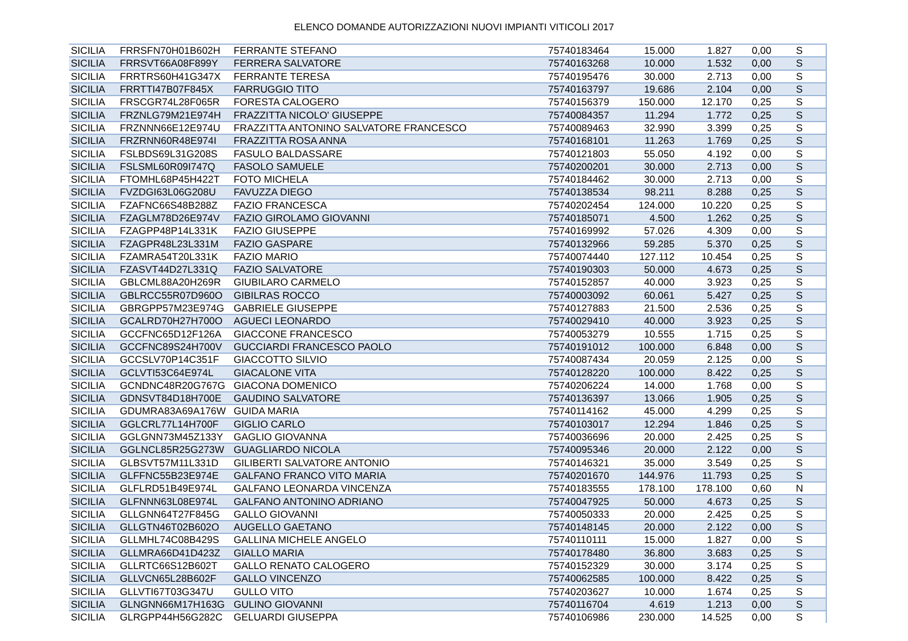ELENCO DOMANDE AUTORIZZAZIONI NUOVI IMPIANTI VITICOLI 2017
| SICILIA | FRRSFN70H01B602H | FERRANTE STEFANO | 75740183464 | 15.000 | 1.827 | 0,00 | S |
| SICILIA | FRRSVT66A08F899Y | FERRERA SALVATORE | 75740163268 | 10.000 | 1.532 | 0,00 | S |
| SICILIA | FRRTRS60H41G347X | FERRANTE TERESA | 75740195476 | 30.000 | 2.713 | 0,00 | S |
| SICILIA | FRRTTI47B07F845X | FARRUGGIO TITO | 75740163797 | 19.686 | 2.104 | 0,00 | S |
| SICILIA | FRSCGR74L28F065R | FORESTA CALOGERO | 75740156379 | 150.000 | 12.170 | 0,25 | S |
| SICILIA | FRZNLG79M21E974H | FRAZZITTA NICOLO' GIUSEPPE | 75740084357 | 11.294 | 1.772 | 0,25 | S |
| SICILIA | FRZNNN66E12E974U | FRAZZITTA ANTONINO SALVATORE FRANCESCO | 75740089463 | 32.990 | 3.399 | 0,25 | S |
| SICILIA | FRZRNN60R48E974I | FRAZZITTA ROSA ANNA | 75740168101 | 11.263 | 1.769 | 0,25 | S |
| SICILIA | FSLBDS69L31G208S | FASULO BALDASSARE | 75740121803 | 55.050 | 4.192 | 0,00 | S |
| SICILIA | FSLSML60R09I747Q | FASOLO SAMUELE | 75740200201 | 30.000 | 2.713 | 0,00 | S |
| SICILIA | FTOMHL68P45H422T | FOTO MICHELA | 75740184462 | 30.000 | 2.713 | 0,00 | S |
| SICILIA | FVZDGI63L06G208U | FAVUZZA DIEGO | 75740138534 | 98.211 | 8.288 | 0,25 | S |
| SICILIA | FZAFNC66S48B288Z | FAZIO FRANCESCA | 75740202454 | 124.000 | 10.220 | 0,25 | S |
| SICILIA | FZAGLM78D26E974V | FAZIO GIROLAMO GIOVANNI | 75740185071 | 4.500 | 1.262 | 0,25 | S |
| SICILIA | FZAGPP48P14L331K | FAZIO GIUSEPPE | 75740169992 | 57.026 | 4.309 | 0,00 | S |
| SICILIA | FZAGPR48L23L331M | FAZIO GASPARE | 75740132966 | 59.285 | 5.370 | 0,25 | S |
| SICILIA | FZAMRA54T20L331K | FAZIO MARIO | 75740074440 | 127.112 | 10.454 | 0,25 | S |
| SICILIA | FZASVT44D27L331Q | FAZIO SALVATORE | 75740190303 | 50.000 | 4.673 | 0,25 | S |
| SICILIA | GBLCML88A20H269R | GIUBILARO CARMELO | 75740152857 | 40.000 | 3.923 | 0,25 | S |
| SICILIA | GBLRCC55R07D960O | GIBILRAS ROCCO | 75740003092 | 60.061 | 5.427 | 0,25 | S |
| SICILIA | GBRGPP57M23E974G | GABRIELE GIUSEPPE | 75740127883 | 21.500 | 2.536 | 0,25 | S |
| SICILIA | GCALRD70H27H700O | AGUECI LEONARDO | 75740029410 | 40.000 | 3.923 | 0,25 | S |
| SICILIA | GCCFNC65D12F126A | GIACCONE FRANCESCO | 75740053279 | 10.555 | 1.715 | 0,25 | S |
| SICILIA | GCCFNC89S24H700V | GUCCIARDI FRANCESCO PAOLO | 75740191012 | 100.000 | 6.848 | 0,00 | S |
| SICILIA | GCCSLV70P14C351F | GIACCOTTO SILVIO | 75740087434 | 20.059 | 2.125 | 0,00 | S |
| SICILIA | GCLVTI53C64E974L | GIACALONE VITA | 75740128220 | 100.000 | 8.422 | 0,25 | S |
| SICILIA | GCNDNC48R20G767G | GIACONA DOMENICO | 75740206224 | 14.000 | 1.768 | 0,00 | S |
| SICILIA | GDNSVT84D18H700E | GAUDINO SALVATORE | 75740136397 | 13.066 | 1.905 | 0,25 | S |
| SICILIA | GDUMRA83A69A176W | GUIDA MARIA | 75740114162 | 45.000 | 4.299 | 0,25 | S |
| SICILIA | GGLCRL77L14H700F | GIGLIO CARLO | 75740103017 | 12.294 | 1.846 | 0,25 | S |
| SICILIA | GGLGNN73M45Z133Y | GAGLIO GIOVANNA | 75740036696 | 20.000 | 2.425 | 0,25 | S |
| SICILIA | GGLNCL85R25G273W | GUAGLIARDO NICOLA | 75740095346 | 20.000 | 2.122 | 0,00 | S |
| SICILIA | GLBSVT57M11L331D | GILIBERTI SALVATORE ANTONIO | 75740146321 | 35.000 | 3.549 | 0,25 | S |
| SICILIA | GLFFNC55B23E974E | GALFANO FRANCO VITO MARIA | 75740201670 | 144.976 | 11.793 | 0,25 | S |
| SICILIA | GLFLRD51B49E974L | GALFANO LEONARDA VINCENZA | 75740183555 | 178.100 | 178.100 | 0,60 | N |
| SICILIA | GLFNNN63L08E974L | GALFANO ANTONINO ADRIANO | 75740047925 | 50.000 | 4.673 | 0,25 | S |
| SICILIA | GLLGNN64T27F845G | GALLO GIOVANNI | 75740050333 | 20.000 | 2.425 | 0,25 | S |
| SICILIA | GLLGTN46T02B602O | AUGELLO GAETANO | 75740148145 | 20.000 | 2.122 | 0,00 | S |
| SICILIA | GLLMHL74C08B429S | GALLINA MICHELE ANGELO | 75740110111 | 15.000 | 1.827 | 0,00 | S |
| SICILIA | GLLMRA66D41D423Z | GIALLO MARIA | 75740178480 | 36.800 | 3.683 | 0,25 | S |
| SICILIA | GLLRTC66S12B602T | GALLO RENATO CALOGERO | 75740152329 | 30.000 | 3.174 | 0,25 | S |
| SICILIA | GLLVCN65L28B602F | GALLO VINCENZO | 75740062585 | 100.000 | 8.422 | 0,25 | S |
| SICILIA | GLLVTI67T03G347U | GULLO VITO | 75740203627 | 10.000 | 1.674 | 0,25 | S |
| SICILIA | GLNGNN66M17H163G | GULINO GIOVANNI | 75740116704 | 4.619 | 1.213 | 0,00 | S |
| SICILIA | GLRGPP44H56G282C | GELUARDI GIUSEPPA | 75740106986 | 230.000 | 14.525 | 0,00 | S |